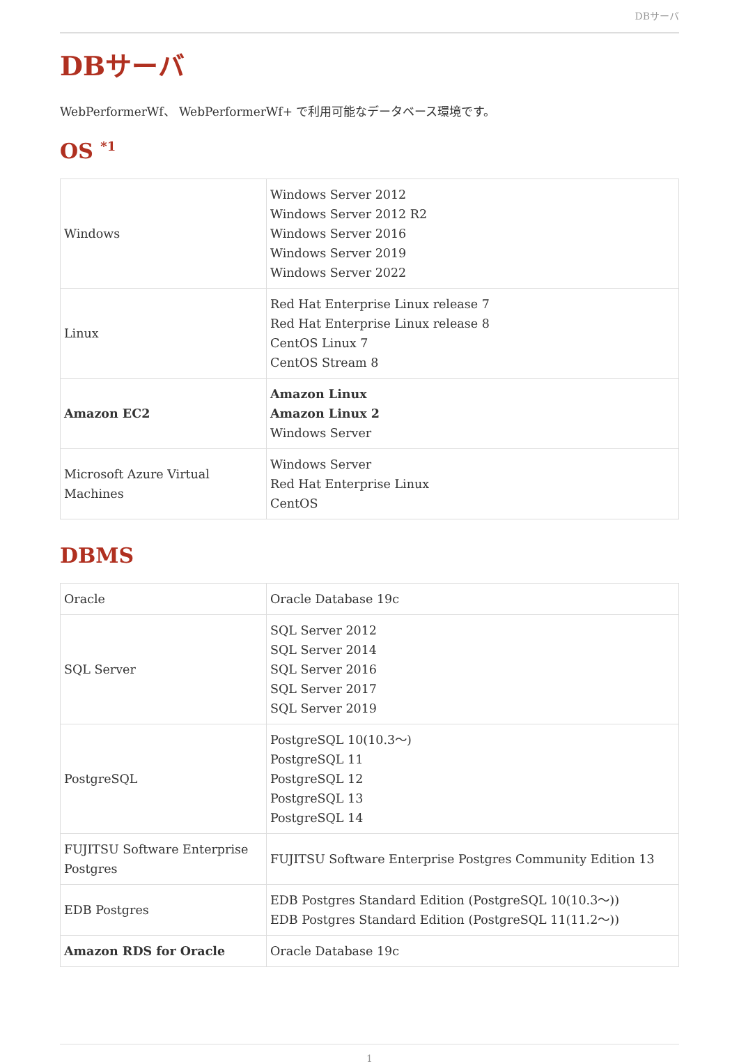DBサーバ
DBサーバ
WebPerformerWf、 WebPerformerWf+ で利用可能なデータベース環境です。
OS <sup>*1</sup>
| Windows | Windows Server 2012 Windows Server 2012 R2 Windows Server 2016 Windows Server 2019 Windows Server 2022 |
| Linux | Red Hat Enterprise Linux release 7 Red Hat Enterprise Linux release 8 CentOS Linux 7 CentOS Stream 8 |
| Amazon EC2 | Amazon Linux Amazon Linux 2 Windows Server |
| Microsoft Azure Virtual Machines | Windows Server Red Hat Enterprise Linux CentOS |
DBMS
| Oracle | Oracle Database 19c |
| SQL Server | SQL Server 2012 SQL Server 2014 SQL Server 2016 SQL Server 2017 SQL Server 2019 |
| PostgreSQL | PostgreSQL 10(10.3～) PostgreSQL 11 PostgreSQL 12 PostgreSQL 13 PostgreSQL 14 |
| FUJITSU Software Enterprise Postgres | FUJITSU Software Enterprise Postgres Community Edition 13 |
| EDB Postgres | EDB Postgres Standard Edition (PostgreSQL 10(10.3～)) EDB Postgres Standard Edition (PostgreSQL 11(11.2～)) |
| Amazon RDS for Oracle | Oracle Database 19c |
1